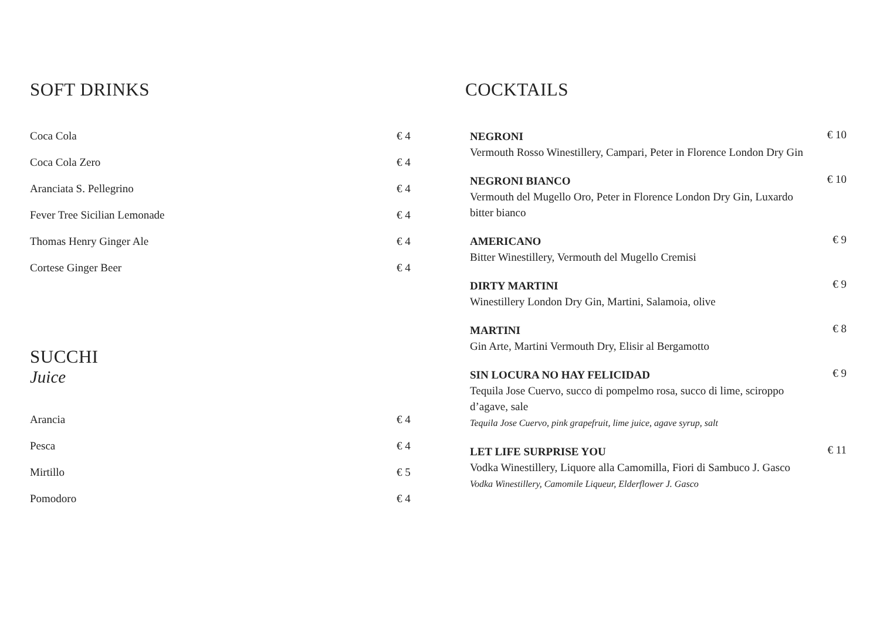SOFT DRINKS
Coca Cola € 4
Coca Cola Zero € 4
Aranciata S. Pellegrino € 4
Fever Tree Sicilian Lemonade € 4
Thomas Henry Ginger Ale € 4
Cortese Ginger Beer € 4
SUCCHI
Juice
Arancia € 4
Pesca € 4
Mirtillo € 5
Pomodoro € 4
COCKTAILS
NEGRONI
Vermouth Rosso Winestillery, Campari, Peter in Florence London Dry Gin
€ 10
NEGRONI BIANCO
Vermouth del Mugello Oro, Peter in Florence London Dry Gin, Luxardo bitter bianco
€ 10
AMERICANO
Bitter Winestillery, Vermouth del Mugello Cremisi
€ 9
DIRTY MARTINI
Winestillery London Dry Gin, Martini, Salamoia, olive
€ 9
MARTINI
Gin Arte, Martini Vermouth Dry, Elisir al Bergamotto
€ 8
SIN LOCURA NO HAY FELICIDAD
Tequila Jose Cuervo, succo di pompelmo rosa, succo di lime, sciroppo d’agave, sale
Tequila Jose Cuervo, pink grapefruit, lime juice, agave syrup, salt
€ 9
LET LIFE SURPRISE YOU
Vodka Winestillery, Liquore alla Camomilla, Fiori di Sambuco J. Gasco
Vodka Winestillery, Camomile Liqueur, Elderflower J. Gasco
€ 11